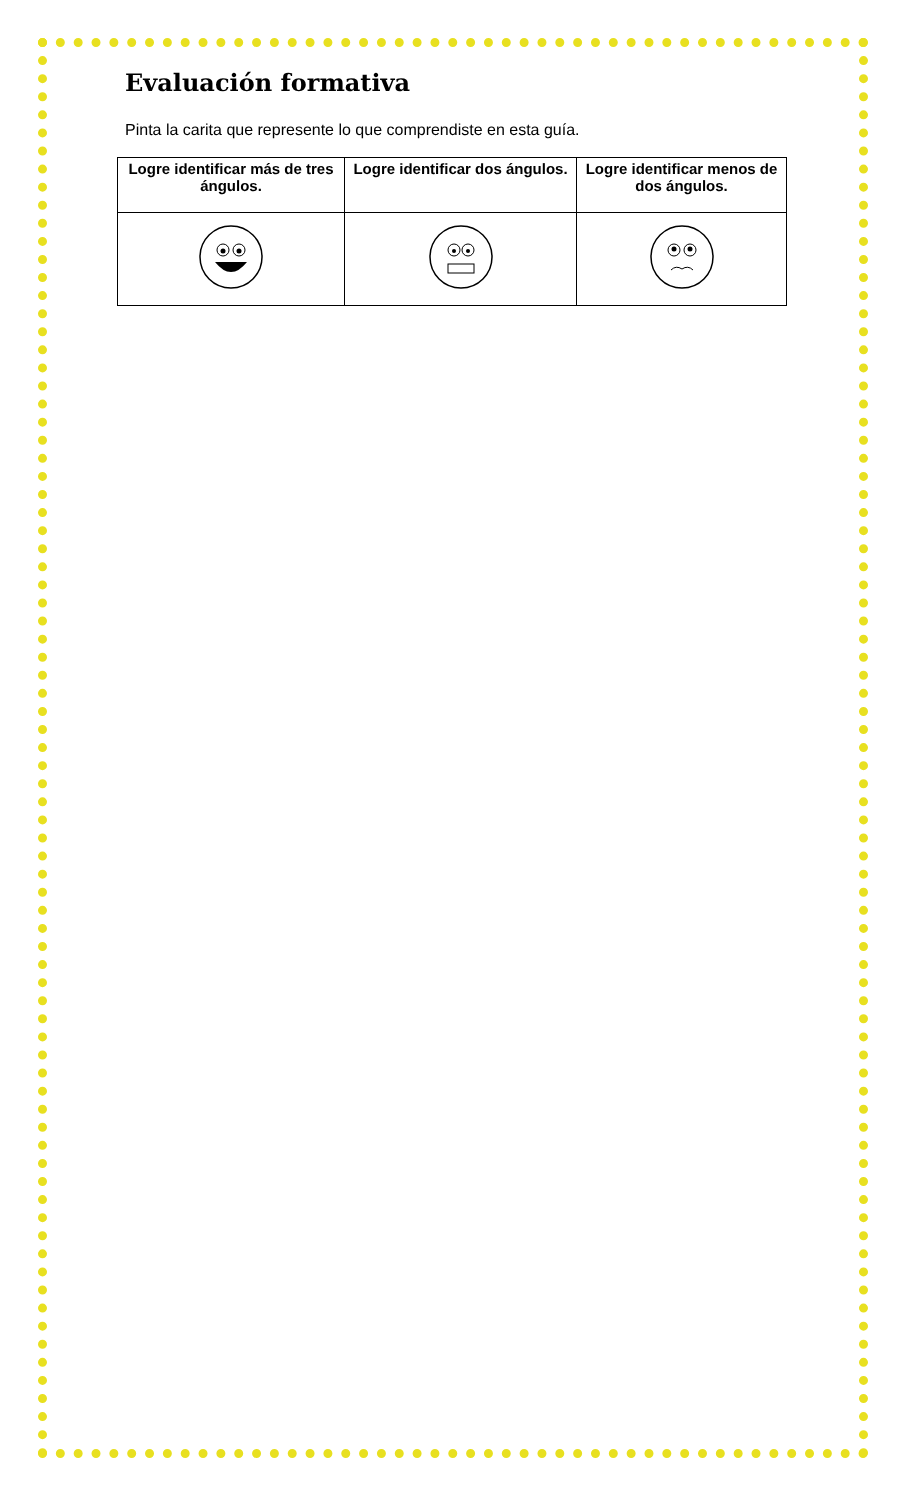Evaluación formativa
Pinta la carita que represente lo que comprendiste en esta guía.
| Logre identificar más de tres ángulos. | Logre identificar dos ángulos. | Logre identificar menos de dos ángulos. |
| --- | --- | --- |